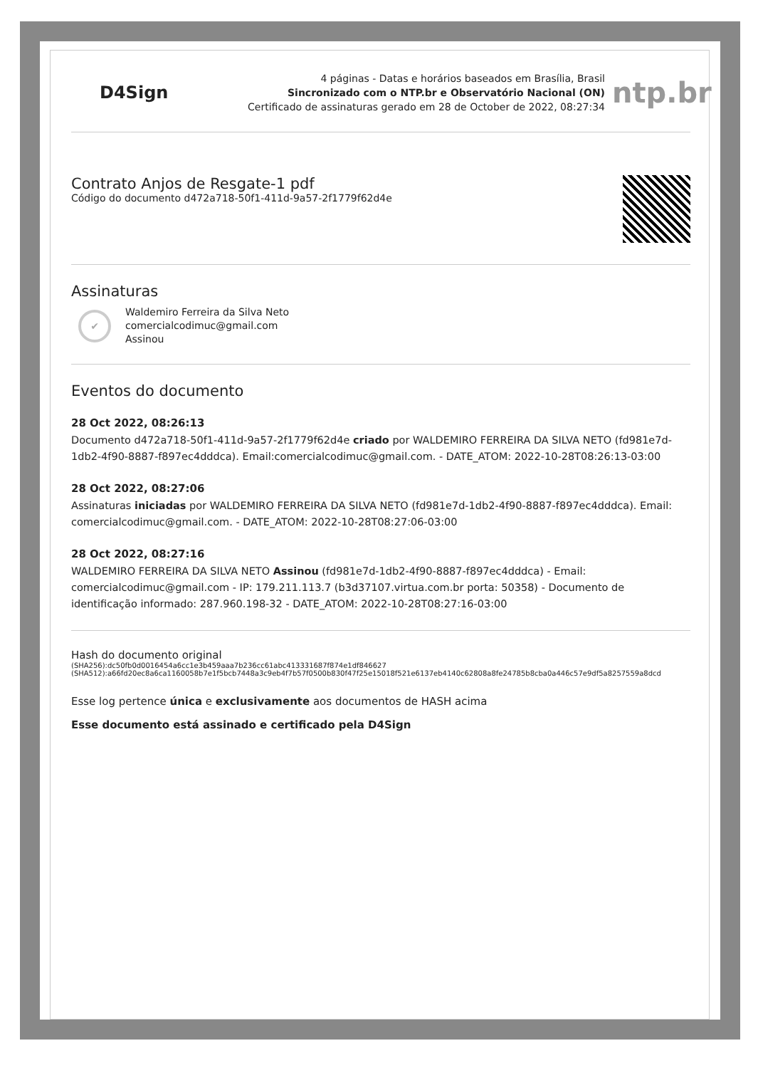D4Sign
4 páginas - Datas e horários baseados em Brasília, Brasil
Sincronizado com o NTP.br e Observatório Nacional (ON)
Certificado de assinaturas gerado em 28 de October de 2022, 08:27:34
ntp.br
Contrato Anjos de Resgate-1 pdf
Código do documento d472a718-50f1-411d-9a57-2f1779f62d4e
Assinaturas
✔
Waldemiro Ferreira da Silva Neto
comercialcodimuc@gmail.com
Assinou
Eventos do documento
28 Oct 2022, 08:26:13
Documento d472a718-50f1-411d-9a57-2f1779f62d4e criado por WALDEMIRO FERREIRA DA SILVA NETO (fd981e7d-1db2-4f90-8887-f897ec4dddca). Email:comercialcodimuc@gmail.com. - DATE_ATOM: 2022-10-28T08:26:13-03:00
28 Oct 2022, 08:27:06
Assinaturas iniciadas por WALDEMIRO FERREIRA DA SILVA NETO (fd981e7d-1db2-4f90-8887-f897ec4dddca). Email: comercialcodimuc@gmail.com. - DATE_ATOM: 2022-10-28T08:27:06-03:00
28 Oct 2022, 08:27:16
WALDEMIRO FERREIRA DA SILVA NETO Assinou (fd981e7d-1db2-4f90-8887-f897ec4dddca) - Email: comercialcodimuc@gmail.com - IP: 179.211.113.7 (b3d37107.virtua.com.br porta: 50358) - Documento de identificação informado: 287.960.198-32 - DATE_ATOM: 2022-10-28T08:27:16-03:00
Hash do documento original
(SHA256):dc50fb0d0016454a6cc1e3b459aaa7b236cc61abc413331687f874e1df846627
(SHA512):a66fd20ec8a6ca1160058b7e1f5bcb7448a3c9eb4f7b57f0500b830f47f25e15018f521e6137eb4140c62808a8fe24785b8cba0a446c57e9df5a8257559a8dcd
Esse log pertence única e exclusivamente aos documentos de HASH acima
Esse documento está assinado e certificado pela D4Sign